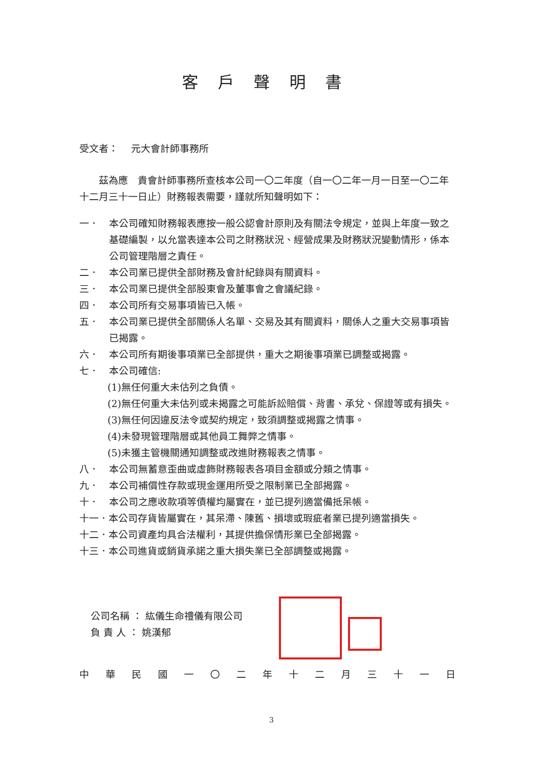客戶聲明書
受文者：　 元大會計師事務所
　　茲為應　貴會計師事務所查核本公司一〇二年度（自一〇二年一月一日至一〇二年十二月三十一日止）財務報表需要，謹就所知聲明如下：
一． 本公司確知財務報表應按一般公認會計原則及有關法令規定，並與上年度一致之基礎編製，以允當表達本公司之財務狀況、經營成果及財務狀況變動情形，係本公司管理階層之責任。
二． 本公司業已提供全部財務及會計紀錄與有關資料。
三． 本公司業已提供全部股東會及董事會之會議紀錄。
四． 本公司所有交易事項皆已入帳。
五． 本公司業已提供全部關係人名單、交易及其有關資料，關係人之重大交易事項皆已揭露。
六． 本公司所有期後事項業已全部提供，重大之期後事項業已調整或揭露。
七． 本公司確信:
(1)無任何重大未估列之負債。
(2)無任何重大未估列或未揭露之可能訴訟賠償、背書、承兌、保證等或有損失。
(3)無任何因違反法令或契約規定，致須調整或揭露之情事。
(4)未發現管理階層或其他員工舞弊之情事。
(5)未獲主管機關通知調整或改進財務報表之情事。
八． 本公司無蓄意歪曲或虛飾財務報表各項目金額或分類之情事。
九． 本公司補償性存款或現金運用所受之限制業已全部揭露。
十． 本公司之應收款項等債權均屬實在，並已提列適當備抵呆帳。
十一．本公司存貨皆屬實在，其呆滯、陳舊、損壞或瑕疵者業已提列適當損失。
十二．本公司資產均具合法權利，其提供擔保情形業已全部揭露。
十三．本公司進貨或銷貨承諾之重大損失業已全部調整或揭露。
公司名稱 ： 紘儀生命禮儀有限公司
負 責 人 ： 姚漢郁
中華民國一 〇 二年十二月三十一日
3